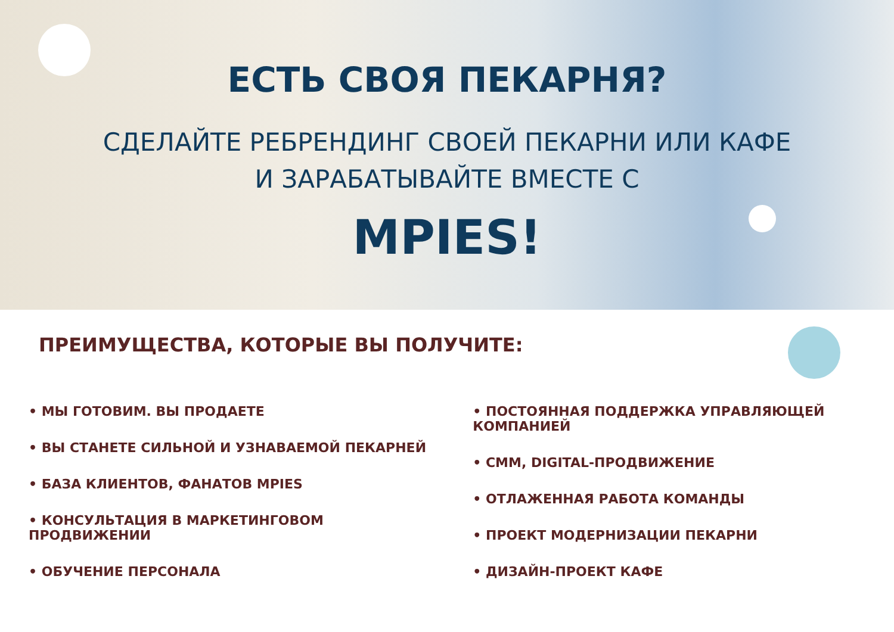ЕСТЬ СВОЯ ПЕКАРНЯ?
СДЕЛАЙТЕ РЕБРЕНДИНГ СВОЕЙ ПЕКАРНИ ИЛИ КАФЕ
И ЗАРАБАТЫВАЙТЕ ВМЕСТЕ С
MPIES!
ПРЕИМУЩЕСТВА, КОТОРЫЕ ВЫ ПОЛУЧИТЕ:
• МЫ ГОТОВИМ. ВЫ ПРОДАЕТЕ
• ВЫ СТАНЕТЕ СИЛЬНОЙ И УЗНАВАЕМОЙ ПЕКАРНЕЙ
• БАЗА КЛИЕНТОВ, ФАНАТОВ MPIES
• КОНСУЛЬТАЦИЯ В МАРКЕТИНГОВОМ ПРОДВИЖЕНИИ
• ОБУЧЕНИЕ ПЕРСОНАЛА
• ПОСТОЯННАЯ ПОДДЕРЖКА УПРАВЛЯЮЩЕЙ КОМПАНИЕЙ
• СММ, DIGITAL-ПРОДВИЖЕНИЕ
• ОТЛАЖЕННАЯ РАБОТА КОМАНДЫ
• ПРОЕКТ МОДЕРНИЗАЦИИ ПЕКАРНИ
• ДИЗАЙН-ПРОЕКТ КАФЕ